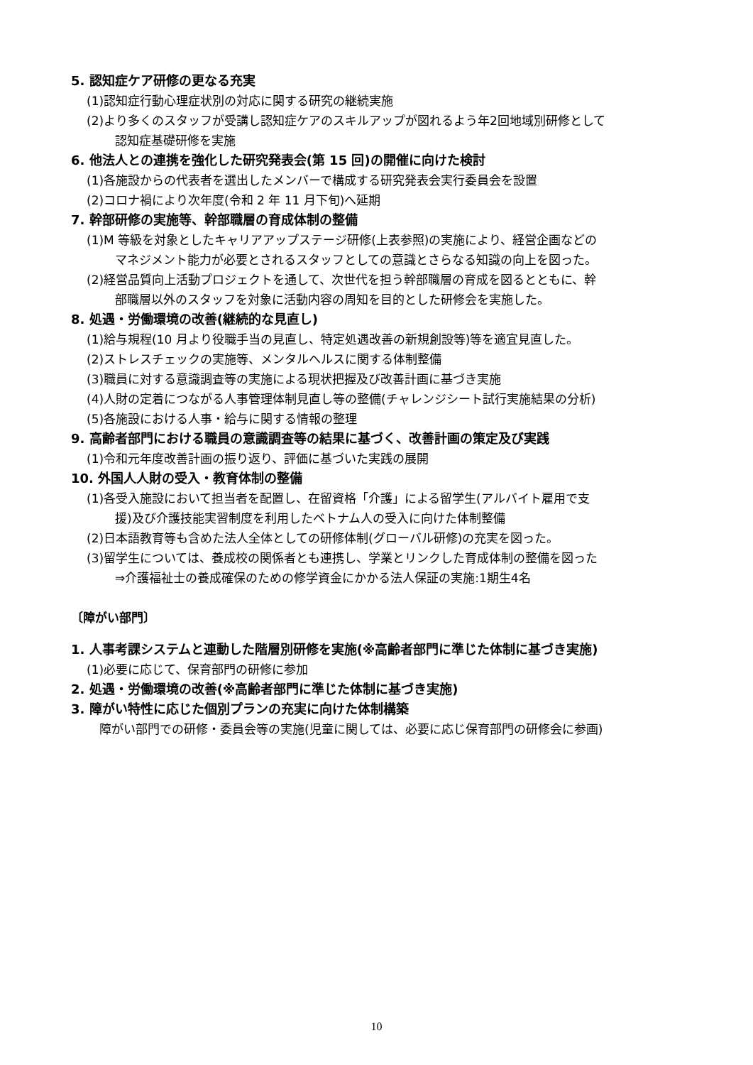5. 認知症ケア研修の更なる充実
(1)認知症行動心理症状別の対応に関する研究の継続実施
(2)より多くのスタッフが受講し認知症ケアのスキルアップが図れるよう年2回地域別研修として
認知症基礎研修を実施
6. 他法人との連携を強化した研究発表会(第 15 回)の開催に向けた検討
(1)各施設からの代表者を選出したメンバーで構成する研究発表会実行委員会を設置
(2)コロナ禍により次年度(令和 2 年 11 月下旬)へ延期
7. 幹部研修の実施等、幹部職層の育成体制の整備
(1)M 等級を対象としたキャリアアップステージ研修(上表参照)の実施により、経営企画などの
マネジメント能力が必要とされるスタッフとしての意識とさらなる知識の向上を図った。
(2)経営品質向上活動プロジェクトを通して、次世代を担う幹部職層の育成を図るとともに、幹
部職層以外のスタッフを対象に活動内容の周知を目的とした研修会を実施した。
8. 処遇・労働環境の改善(継続的な見直し)
(1)給与規程(10 月より役職手当の見直し、特定処遇改善の新規創設等)等を適宜見直した。
(2)ストレスチェックの実施等、メンタルヘルスに関する体制整備
(3)職員に対する意識調査等の実施による現状把握及び改善計画に基づき実施
(4)人財の定着につながる人事管理体制見直し等の整備(チャレンジシート試行実施結果の分析)
(5)各施設における人事・給与に関する情報の整理
9. 高齢者部門における職員の意識調査等の結果に基づく、改善計画の策定及び実践
(1)令和元年度改善計画の振り返り、評価に基づいた実践の展開
10. 外国人人財の受入・教育体制の整備
(1)各受入施設において担当者を配置し、在留資格「介護」による留学生(アルバイト雇用で支
援)及び介護技能実習制度を利用したベトナム人の受入に向けた体制整備
(2)日本語教育等も含めた法人全体としての研修体制(グローバル研修)の充実を図った。
(3)留学生については、養成校の関係者とも連携し、学業とリンクした育成体制の整備を図った
⇒介護福祉士の養成確保のための修学資金にかかる法人保証の実施:1期生4名
〔障がい部門〕
1. 人事考課システムと連動した階層別研修を実施(※高齢者部門に準じた体制に基づき実施)
(1)必要に応じて、保育部門の研修に参加
2. 処遇・労働環境の改善(※高齢者部門に準じた体制に基づき実施)
3. 障がい特性に応じた個別プランの充実に向けた体制構築
障がい部門での研修・委員会等の実施(児童に関しては、必要に応じ保育部門の研修会に参画)
10